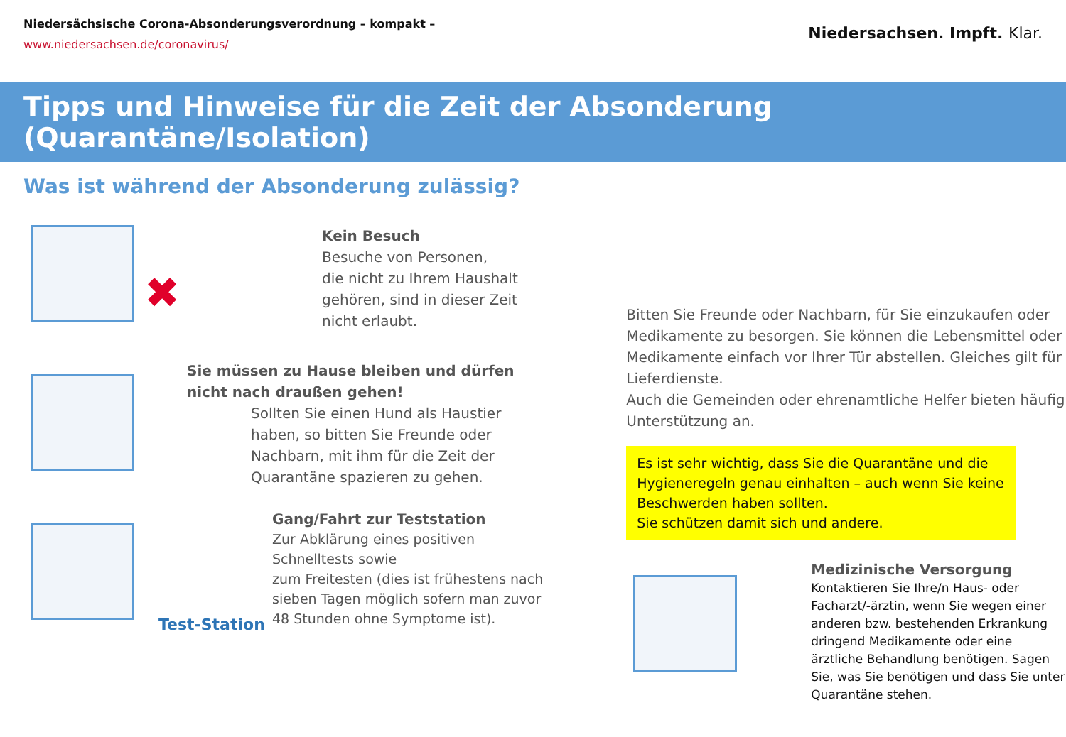Niedersächsische Corona-Absonderungsverordnung – kompakt –
www.niedersachsen.de/coronavirus/
Niedersachsen. Impft. Klar.
Tipps und Hinweise für die Zeit der Absonderung (Quarantäne/Isolation)
Was ist während der Absonderung zulässig?
✖
Kein Besuch
Besuche von Personen,
die nicht zu Ihrem Haushalt
gehören, sind in dieser Zeit
nicht erlaubt.
Sie müssen zu Hause bleiben und dürfen nicht nach draußen gehen!
Sollten Sie einen Hund als Haustier haben, so bitten Sie Freunde oder Nachbarn, mit ihm für die Zeit der Quarantäne spazieren zu gehen.
Test-Station
Gang/Fahrt zur Teststation
Zur Abklärung eines positiven Schnelltests sowie
zum Freitesten (dies ist frühestens nach sieben Tagen möglich sofern man zuvor 48 Stunden ohne Symptome ist).
Bitten Sie Freunde oder Nachbarn, für Sie einzukaufen oder Medikamente zu besorgen. Sie können die Lebensmittel oder Medikamente einfach vor Ihrer Tür abstellen. Gleiches gilt für Lieferdienste.
Auch die Gemeinden oder ehrenamtliche Helfer bieten häufig Unterstützung an.
Es ist sehr wichtig, dass Sie die Quarantäne und die Hygieneregeln genau einhalten – auch wenn Sie keine Beschwerden haben sollten.
Sie schützen damit sich und andere.
Medizinische Versorgung
Kontaktieren Sie Ihre/n Haus- oder Facharzt/-ärztin, wenn Sie wegen einer anderen bzw. bestehenden Erkrankung dringend Medikamente oder eine ärztliche Behandlung benötigen. Sagen Sie, was Sie benötigen und dass Sie unter Quarantäne stehen.